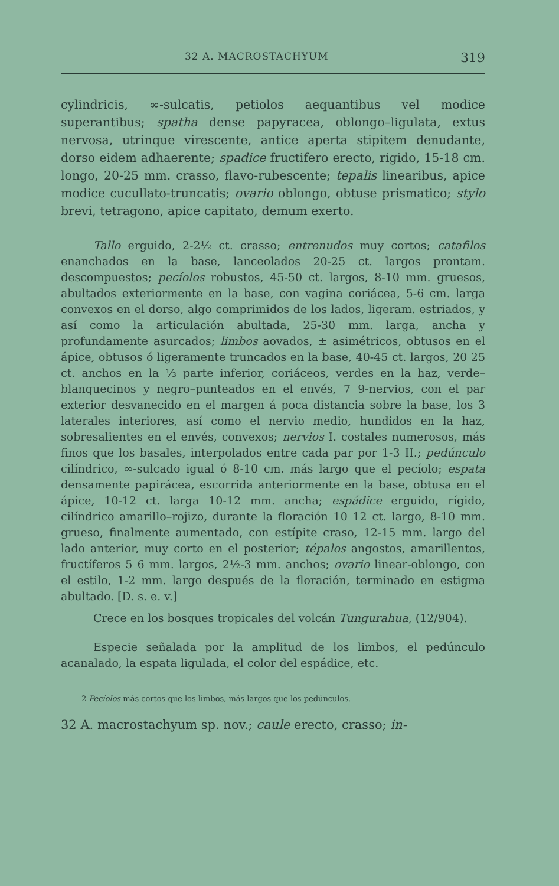32 A. MACROSTACHYUM 319
cylindricis, ∞-sulcatis, petiolos aequantibus vel modice superantibus; spatha dense papyracea, oblongo–ligulata, extus nervosa, utrinque virescente, antice aperta stipitem denudante, dorso eidem adhaerente; spadice fructifero erecto, rigido, 15-18 cm. longo, 20-25 mm. crasso, flavo-rubescente; tepalis linearibus, apice modice cucullato-truncatis; ovario oblongo, obtuse prismatico; stylo brevi, tetragono, apice capitato, demum exerto.
Tallo erguido, 2-2½ ct. crasso; entrenudos muy cortos; catafilos enanchados en la base, lanceolados 20-25 ct. largos prontam. descompuestos; pecíolos robustos, 45-50 ct. largos, 8-10 mm. gruesos, abultados exteriormente en la base, con vagina coriácea, 5-6 cm. larga convexos en el dorso, algo comprimidos de los lados, ligeram. estriados, y así como la articulación abultada, 25-30 mm. larga, ancha y profundamente asurcados; limbos aovados, ± asimétricos, obtusos en el ápice, obtusos ó ligeramente truncados en la base, 40-45 ct. largos, 20 25 ct. anchos en la ⅓ parte inferior, coriáceos, verdes en la haz, verde–blanquecinos y negro–punteados en el envés, 7 9-nervios, con el par exterior desvanecido en el margen á poca distancia sobre la base, los 3 laterales interiores, así como el nervio medio, hundidos en la haz, sobresalientes en el envés, convexos; nervios I. costales numerosos, más finos que los basales, interpolados entre cada par por 1-3 II.; pedúnculo cilíndrico, ∞-sulcado igual ó 8-10 cm. más largo que el pecíolo; espata densamente papirácea, escorrida anteriormente en la base, obtusa en el ápice, 10-12 ct. larga 10-12 mm. ancha; espádice erguido, rígido, cilíndrico amarillo–rojizo, durante la floración 10 12 ct. largo, 8-10 mm. grueso, finalmente aumentado, con estípite craso, 12-15 mm. largo del lado anterior, muy corto en el posterior; tépalos angostos, amarillentos, fructíferos 5 6 mm. largos, 2½-3 mm. anchos; ovario linear-oblongo, con el estilo, 1-2 mm. largo después de la floración, terminado en estigma abultado. [D. s. e. v.]
Crece en los bosques tropicales del volcán Tungurahua, (12/904).
Especie señalada por la amplitud de los limbos, el pedúnculo acanalado, la espata ligulada, el color del espádice, etc.
2 Pecíolos más cortos que los limbos, más largos que los pedúnculos.
32 A. macrostachyum sp. nov.; caule erecto, crasso; in-